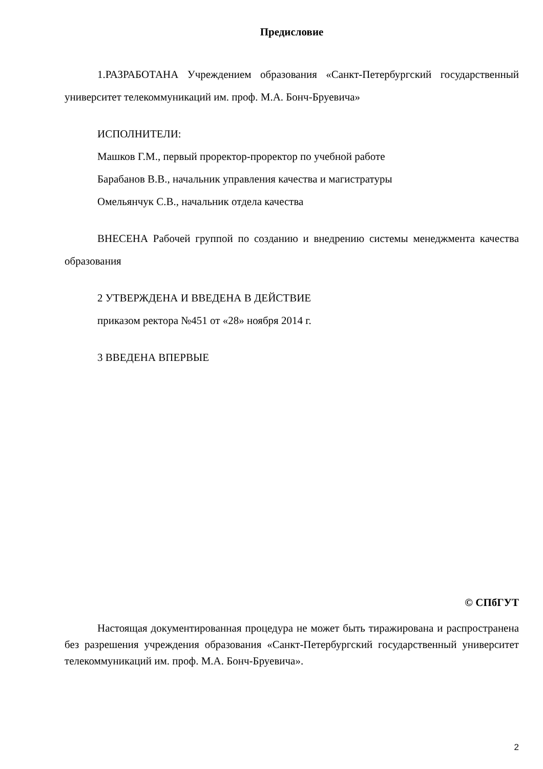Предисловие
1.РАЗРАБОТАНА Учреждением образования «Санкт-Петербургский государственный университет телекоммуникаций им. проф. М.А. Бонч-Бруевича»
ИСПОЛНИТЕЛИ:
Машков Г.М., первый проректор-проректор по учебной работе
Барабанов В.В., начальник управления качества и магистратуры
Омельянчук С.В., начальник отдела качества
ВНЕСЕНА Рабочей группой по созданию и внедрению системы менеджмента качества образования
2 УТВЕРЖДЕНА И ВВЕДЕНА В ДЕЙСТВИЕ
приказом ректора №451 от «28» ноября 2014 г.
3 ВВЕДЕНА ВПЕРВЫЕ
© СПбГУТ
Настоящая документированная процедура не может быть тиражирована и распространена без разрешения учреждения образования «Санкт-Петербургский государственный университет телекоммуникаций им. проф. М.А. Бонч-Бруевича».
2